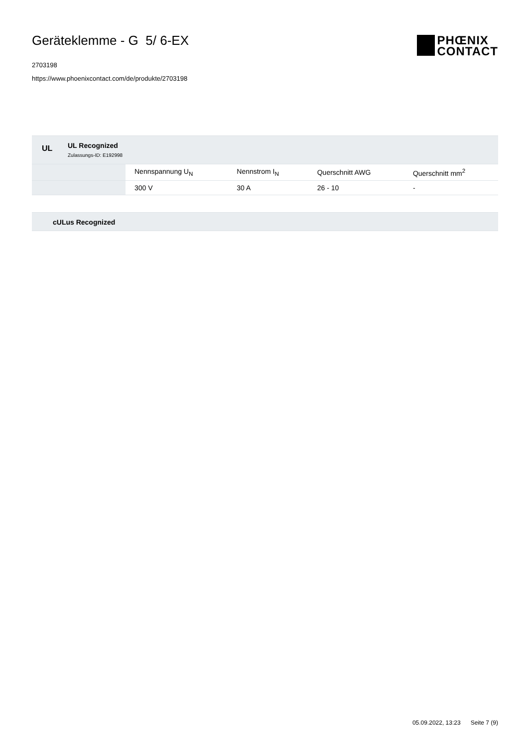Geräteklemme - G 5/ 6-EX
2703198
https://www.phoenixcontact.com/de/produkte/2703198
PHŒNIX
CONTACT
UL UL Recognized
Zulassungs-ID: E192998
| | Nennspannung U<sub>N</sub> | Nennstrom I<sub>N</sub> | Querschnitt AWG | Querschnitt mm<sup>2</sup> |
| --- | --- | --- | --- | --- |
| | 300 V | 30 A | 26 - 10 | - |
cULus Recognized
05.09.2022, 13:23 Seite 7 (9)